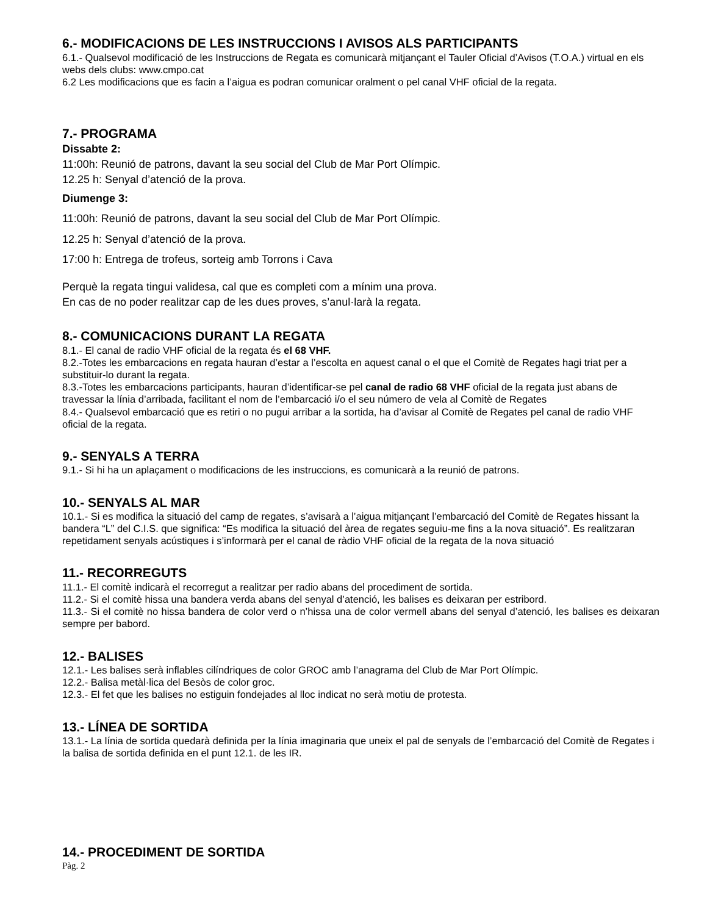6.- MODIFICACIONS DE LES INSTRUCCIONS I AVISOS ALS PARTICIPANTS
6.1.- Qualsevol modificació de les Instruccions de Regata es comunicarà mitjançant el Tauler Oficial d’Avisos (T.O.A.) virtual en els webs dels clubs: www.cmpo.cat
6.2 Les modificacions que es facin a l’aigua es podran comunicar oralment o pel canal VHF oficial de la regata.
7.- PROGRAMA
Dissabte 2:
11:00h: Reunió de patrons, davant la seu social del Club de Mar Port Olímpic.
12.25 h: Senyal d’atenció de la prova.
Diumenge 3:
11:00h: Reunió de patrons, davant la seu social del Club de Mar Port Olímpic.
12.25 h: Senyal d’atenció de la prova.
17:00 h: Entrega de trofeus, sorteig amb Torrons i Cava
Perquè la regata tingui validesa, cal que es completi com a mínim una prova.
En cas de no poder realitzar cap de les dues proves, s’anul·larà la regata.
8.- COMUNICACIONS DURANT LA REGATA
8.1.- El canal de radio VHF oficial de la regata és el 68 VHF.
8.2.-Totes les embarcacions en regata hauran d’estar a l’escolta en aquest canal o el que el Comitè de Regates hagi triat per a substituir-lo durant la regata.
8.3.-Totes les embarcacions participants, hauran d’identificar-se pel canal de radio 68 VHF oficial de la regata just abans de travessar la línia d’arribada, facilitant el nom de l’embarcació i/o el seu número de vela al Comitè de Regates
8.4.- Qualsevol embarcació que es retiri o no pugui arribar a la sortida, ha d’avisar al Comitè de Regates pel canal de radio VHF oficial de la regata.
9.- SENYALS A TERRA
9.1.- Si hi ha un aplaçament o modificacions de les instruccions, es comunicarà a la reunió de patrons.
10.- SENYALS AL MAR
10.1.- Si es modifica la situació del camp de regates, s’avisarà a l’aigua mitjançant l’embarcació del Comitè de Regates hissant la bandera “L” del C.I.S. que significa: “Es modifica la situació del àrea de regates seguiu-me fins a la nova situació”. Es realitzaran repetidament senyals acústiques i s’informarà per el canal de ràdio VHF oficial de la regata de la nova situació
11.- RECORREGUTS
11.1.- El comitè indicarà el recorregut a realitzar per radio abans del procediment de sortida.
11.2.- Si el comitè hissa una bandera verda abans del senyal d’atenció, les balises es deixaran per estribord.
11.3.- Si el comitè no hissa bandera de color verd o n’hissa una de color vermell abans del senyal d’atenció, les balises es deixaran sempre per babord.
12.- BALISES
12.1.- Les balises serà inflables cilíndriques de color GROC amb l’anagrama del Club de Mar Port Olímpic.
12.2.- Balisa metàl·lica del Besòs de color groc.
12.3.- El fet que les balises no estiguin fondejades al lloc indicat no serà motiu de protesta.
13.- LÍNEA DE SORTIDA
13.1.- La línia de sortida quedarà definida per la línia imaginaria que uneix el pal de senyals de l’embarcació del Comitè de Regates i la balisa de sortida definida en el punt 12.1. de les IR.
14.- PROCEDIMENT DE SORTIDA
Pàg. 2